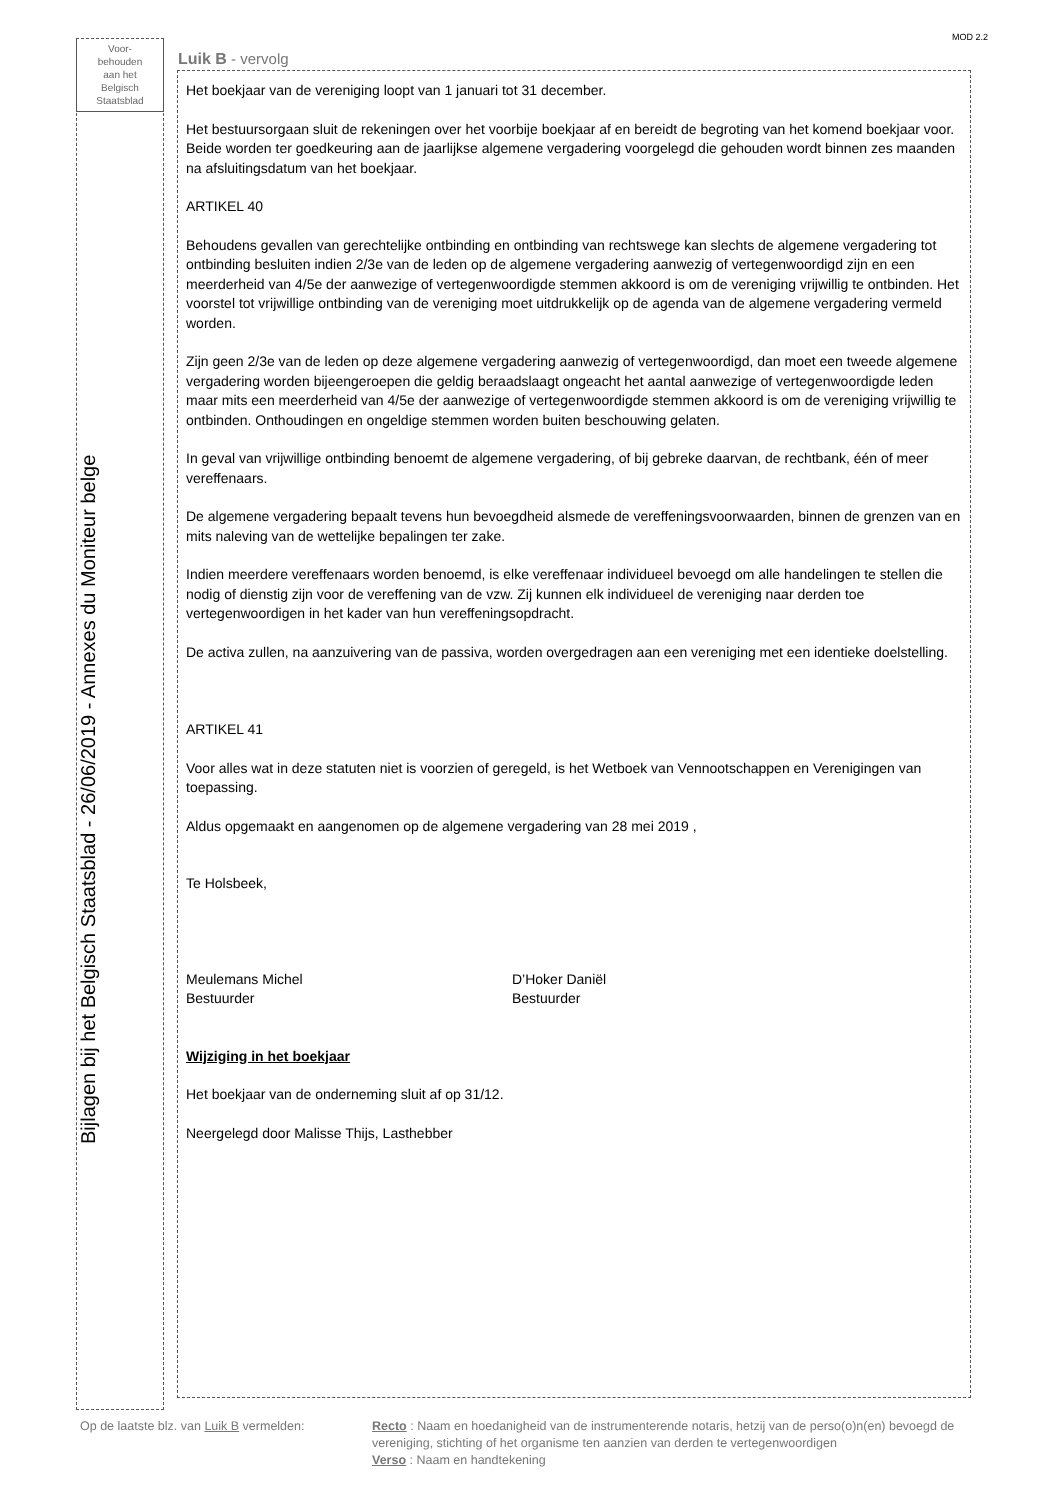MOD 2.2
Voor-
behouden
aan het
Belgisch
Staatsblad
Bijlagen bij het Belgisch Staatsblad - 26/06/2019 - Annexes du Moniteur belge
Luik B - vervolg
Het boekjaar van de vereniging loopt van 1 januari tot 31 december.
Het bestuursorgaan sluit de rekeningen over het voorbije boekjaar af en bereidt de begroting van het komend boekjaar voor. Beide worden ter goedkeuring aan de jaarlijkse algemene vergadering voorgelegd die gehouden wordt binnen zes maanden na afsluitingsdatum van het boekjaar.
ARTIKEL 40
Behoudens gevallen van gerechtelijke ontbinding en ontbinding van rechtswege kan slechts de algemene vergadering tot ontbinding besluiten indien 2/3e van de leden op de algemene vergadering aanwezig of vertegenwoordigd zijn en een meerderheid van 4/5e der aanwezige of vertegenwoordigde stemmen akkoord is om de vereniging vrijwillig te ontbinden. Het voorstel tot vrijwillige ontbinding van de vereniging moet uitdrukkelijk op de agenda van de algemene vergadering vermeld worden.
Zijn geen 2/3e van de leden op deze algemene vergadering aanwezig of vertegenwoordigd, dan moet een tweede algemene vergadering worden bijeengeroepen die geldig beraadslaagt ongeacht het aantal aanwezige of vertegenwoordigde leden maar mits een meerderheid van 4/5e der aanwezige of vertegenwoordigde stemmen akkoord is om de vereniging vrijwillig te ontbinden. Onthoudingen en ongeldige stemmen worden buiten beschouwing gelaten.
In geval van vrijwillige ontbinding benoemt de algemene vergadering, of bij gebreke daarvan, de rechtbank, één of meer vereffenaars.
De algemene vergadering bepaalt tevens hun bevoegdheid alsmede de vereffeningsvoorwaarden, binnen de grenzen van en mits naleving van de wettelijke bepalingen ter zake.
Indien meerdere vereffenaars worden benoemd, is elke vereffenaar individueel bevoegd om alle handelingen te stellen die nodig of dienstig zijn voor de vereffening van de vzw. Zij kunnen elk individueel de vereniging naar derden toe vertegenwoordigen in het kader van hun vereffeningsopdracht.
De activa zullen, na aanzuivering van de passiva, worden overgedragen aan een vereniging met een identieke doelstelling.
ARTIKEL 41
Voor alles wat in deze statuten niet is voorzien of geregeld, is het Wetboek van Vennootschappen en Verenigingen van toepassing.
Aldus opgemaakt en aangenomen op de algemene vergadering van 28 mei 2019 ,
Te Holsbeek,
Meulemans Michel
Bestuurder
D’Hoker Daniël
Bestuurder
Wijziging in het boekjaar
Het boekjaar van de onderneming sluit af op 31/12.
Neergelegd door Malisse Thijs, Lasthebber
Op de laatste blz. van Luik B vermelden:
Recto : Naam en hoedanigheid van de instrumenterende notaris, hetzij van de perso(o)n(en) bevoegd de vereniging, stichting of het organisme ten aanzien van derden te vertegenwoordigen
Verso : Naam en handtekening